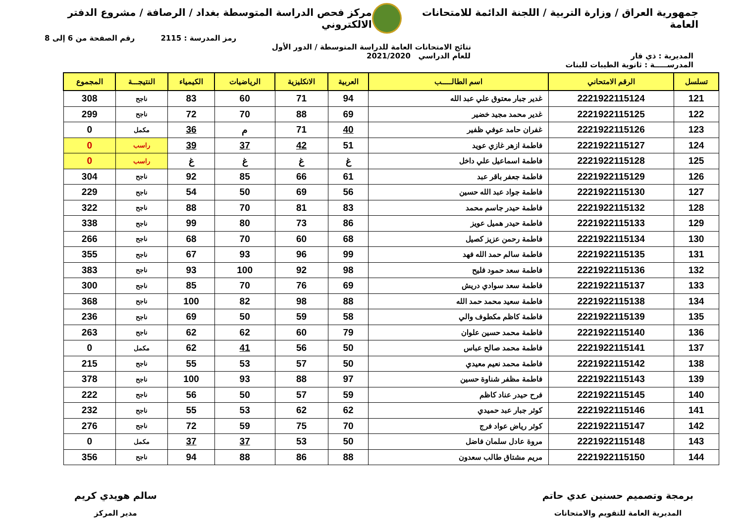جمهورية العراق / وزارة التربية / اللجنة الدائمة للامتحانات العامة
مركز فحص الدراسة المتوسطة بغداد / الرصافة / مشروع الدفتر الالكتروني
رمز المدرسة : 2115 رقم الصفحة من 6 إلى 8
نتائج الامتحانات العامة للدراسة المتوسطة / الدور الأول
المديرية : ذي قار للعام الدراسي 2021/2020
المدرســـــة : ثانوية الطيبات للبنات
| تسلسل | الرقم الامتحاني | اسم الطالـــــب | العربية | الانكليزية | الرياضيات | الكيمياء | النتيجـــة | المجموع |
| --- | --- | --- | --- | --- | --- | --- | --- | --- |
| 121 | 2221922115124 | غدير جبار معتوق علي عبد الله | 94 | 71 | 60 | 83 | ناجح | 308 |
| 122 | 2221922115125 | غدير محمد مجيد خضير | 69 | 88 | 70 | 72 | ناجح | 299 |
| 123 | 2221922115126 | غفران حامد عوفي ظفير | 40 | 71 | م | 36 | مكمل | 0 |
| 124 | 2221922115127 | فاطمة ازهر غازي عويد | 51 | 42 | 37 | 39 | راسب | 0 |
| 125 | 2221922115128 | فاطمة اسماعيل علي داخل | غ | غ | غ | غ | راسب | 0 |
| 126 | 2221922115129 | فاطمة جعفر باقر عبد | 61 | 66 | 85 | 92 | ناجح | 304 |
| 127 | 2221922115130 | فاطمة جواد عبد الله حسين | 56 | 69 | 50 | 54 | ناجح | 229 |
| 128 | 2221922115132 | فاطمة حيدر جاسم محمد | 83 | 81 | 70 | 88 | ناجح | 322 |
| 129 | 2221922115133 | فاطمة حيدر هميل عويز | 86 | 73 | 80 | 99 | ناجح | 338 |
| 130 | 2221922115134 | فاطمة رحمن عزيز كصيل | 68 | 60 | 70 | 68 | ناجح | 266 |
| 131 | 2221922115135 | فاطمة سالم حمد الله فهد | 99 | 96 | 93 | 67 | ناجح | 355 |
| 132 | 2221922115136 | فاطمة سعد حمود فليح | 98 | 92 | 100 | 93 | ناجح | 383 |
| 133 | 2221922115137 | فاطمة سعد سوادي دريش | 69 | 76 | 70 | 85 | ناجح | 300 |
| 134 | 2221922115138 | فاطمة سعيد محمد حمد الله | 88 | 98 | 82 | 100 | ناجح | 368 |
| 135 | 2221922115139 | فاطمة كاظم مكطوف والي | 58 | 59 | 50 | 69 | ناجح | 236 |
| 136 | 2221922115140 | فاطمة محمد حسين علوان | 79 | 60 | 62 | 62 | ناجح | 263 |
| 137 | 2221922115141 | فاطمة محمد صالح عباس | 50 | 56 | 41 | 62 | مكمل | 0 |
| 138 | 2221922115142 | فاطمة محمد نعيم معيدي | 50 | 57 | 53 | 55 | ناجح | 215 |
| 139 | 2221922115143 | فاطمة مظفر شناوة حسين | 97 | 88 | 93 | 100 | ناجح | 378 |
| 140 | 2221922115145 | فرح حيدر عناد كاظم | 59 | 57 | 50 | 56 | ناجح | 222 |
| 141 | 2221922115146 | كوثر جبار عبد حميدي | 62 | 62 | 53 | 55 | ناجح | 232 |
| 142 | 2221922115147 | كوثر رياض عواد فرج | 70 | 75 | 59 | 72 | ناجح | 276 |
| 143 | 2221922115148 | مروة عادل سلمان فاضل | 50 | 53 | 37 | 37 | مكمل | 0 |
| 144 | 2221922115150 | مريم مشتاق طالب سعدون | 88 | 86 | 88 | 94 | ناجح | 356 |
برمجة وتصميم حسنين عدي حاتم
المديرية العامة للتقويم والامتحانات
سالم هويدي كريم
مدير المركز